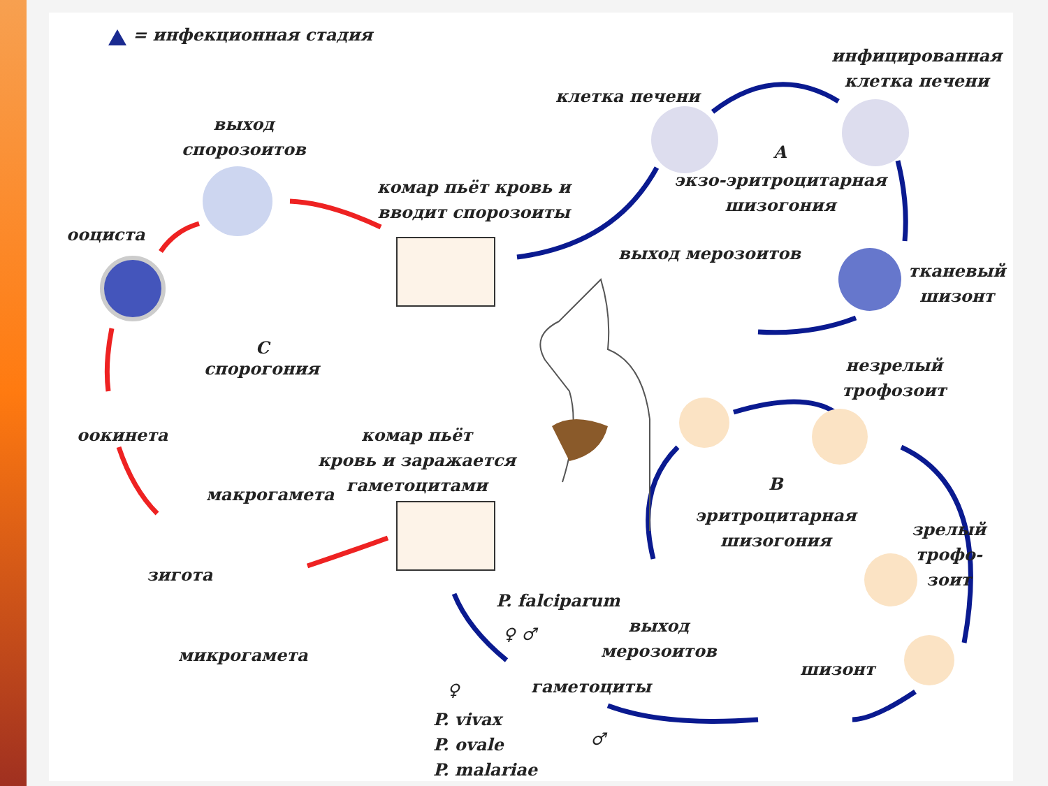= инфекционная стадия
выход
спорозоитов
ооциста
комар пьёт кровь и
вводит спорозоиты
клетка печени
инфицированная
клетка печени
A
экзо-эритроцитарная
шизогония
выход мерозоитов
тканевый
шизонт
C
спорогония
незрелый
трофозоит
оокинета
комар пьёт
кровь и заражается
гаметоцитами
B
макрогамета
эритроцитарная
шизогония
зрелый
трофо-
зоит
зигота
P. falciparum
выход
мерозоитов
микрогамета
шизонт
гаметоциты
P. vivax
P. ovale
P. malariae
♀ ♂
♀
♂